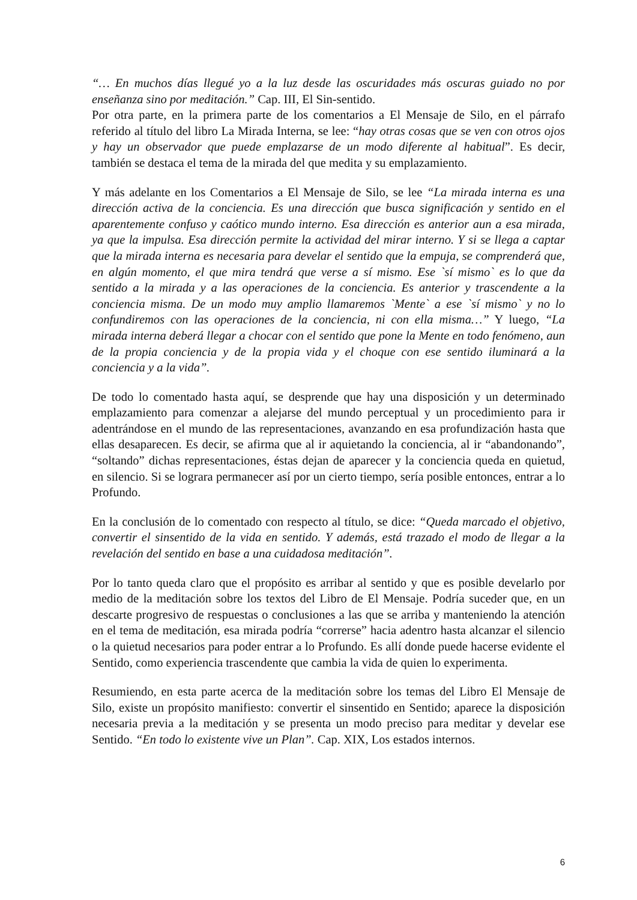“… En muchos días llegué yo a la luz desde las oscuridades más oscuras guiado no por enseñanza sino por meditación.” Cap. III, El Sin-sentido.
Por otra parte, en la primera parte de los comentarios a El Mensaje de Silo, en el párrafo referido al título del libro La Mirada Interna, se lee: “hay otras cosas que se ven con otros ojos y hay un observador que puede emplazarse de un modo diferente al habitual”. Es decir, también se destaca el tema de la mirada del que medita y su emplazamiento.
Y más adelante en los Comentarios a El Mensaje de Silo, se lee “La mirada interna es una dirección activa de la conciencia. Es una dirección que busca significación y sentido en el aparentemente confuso y caótico mundo interno. Esa dirección es anterior aun a esa mirada, ya que la impulsa. Esa dirección permite la actividad del mirar interno. Y si se llega a captar que la mirada interna es necesaria para develar el sentido que la empuja, se comprenderá que, en algún momento, el que mira tendrá que verse a sí mismo. Ese `sí mismo` es lo que da sentido a la mirada y a las operaciones de la conciencia. Es anterior y trascendente a la conciencia misma. De un modo muy amplio llamaremos `Mente` a ese `sí mismo` y no lo confundiremos con las operaciones de la conciencia, ni con ella misma…” Y luego, “La mirada interna deberá llegar a chocar con el sentido que pone la Mente en todo fenómeno, aun de la propia conciencia y de la propia vida y el choque con ese sentido iluminará a la conciencia y a la vida”.
De todo lo comentado hasta aquí, se desprende que hay una disposición y un determinado emplazamiento para comenzar a alejarse del mundo perceptual y un procedimiento para ir adentrándose en el mundo de las representaciones, avanzando en esa profundización hasta que ellas desaparecen. Es decir, se afirma que al ir aquietando la conciencia, al ir “abandonando”, “soltando” dichas representaciones, éstas dejan de aparecer y la conciencia queda en quietud, en silencio. Si se lograra permanecer así por un cierto tiempo, sería posible entonces, entrar a lo Profundo.
En la conclusión de lo comentado con respecto al título, se dice: “Queda marcado el objetivo, convertir el sinsentido de la vida en sentido. Y además, está trazado el modo de llegar a la revelación del sentido en base a una cuidadosa meditación”.
Por lo tanto queda claro que el propósito es arribar al sentido y que es posible develarlo por medio de la meditación sobre los textos del Libro de El Mensaje. Podría suceder que, en un descarte progresivo de respuestas o conclusiones a las que se arriba y manteniendo la atención en el tema de meditación, esa mirada podría “correrse” hacia adentro hasta alcanzar el silencio o la quietud necesarios para poder entrar a lo Profundo. Es allí donde puede hacerse evidente el Sentido, como experiencia trascendente que cambia la vida de quien lo experimenta.
Resumiendo, en esta parte acerca de la meditación sobre los temas del Libro El Mensaje de Silo, existe un propósito manifiesto: convertir el sinsentido en Sentido; aparece la disposición necesaria previa a la meditación y se presenta un modo preciso para meditar y develar ese Sentido. “En todo lo existente vive un Plan”. Cap. XIX, Los estados internos.
6